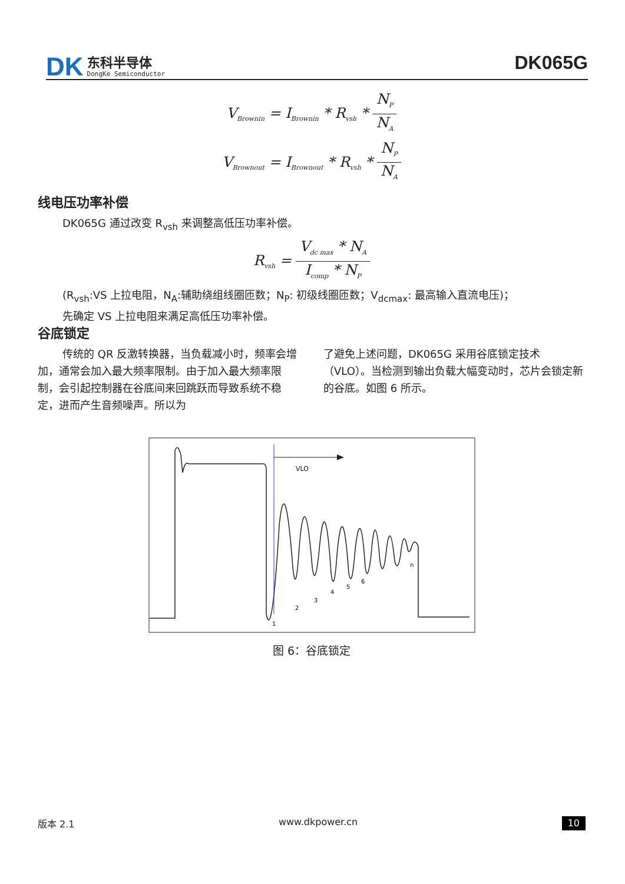DK
东科半导体
DongKe Semiconductor
DK065G
V<sub>Brownin</sub> = I<sub>Brownin</sub> * R<sub>vsh</sub> * N<sub>P</sub> N<sub>A</sub>
V<sub>Brownout</sub> = I<sub>Brownout</sub> * R<sub>vsh</sub> * N<sub>P</sub> N<sub>A</sub>
线电压功率补偿
DK065G 通过改变 R<sub>vsh</sub> 来调整高低压功率补偿。
R<sub>vsh</sub> = V<sub>dc max</sub> * N<sub>A</sub> I<sub>comp</sub> * N<sub>P</sub>
(R<sub>vsh</sub>:VS 上拉电阻，N<sub>A</sub>:辅助绕组线圈匝数；N<sub>P</sub>: 初级线圈匝数；V<sub>dcmax</sub>: 最高输入直流电压)；
先确定 VS 上拉电阻来满足高低压功率补偿。
谷底锁定
传统的 QR 反激转换器，当负载减小时，频率会增加，通常会加入最大频率限制。由于加入最大频率限制，会引起控制器在谷底间来回跳跃而导致系统不稳定，进而产生音频噪声。所以为
了避免上述问题，DK065G 采用谷底锁定技术（VLO）。当检测到输出负载大幅变动时，芯片会锁定新的谷底。如图 6 所示。
VLO
1
2
3
4
5
6
n
图 6：谷底锁定
版本 2.1 www.dkpower.cn 10